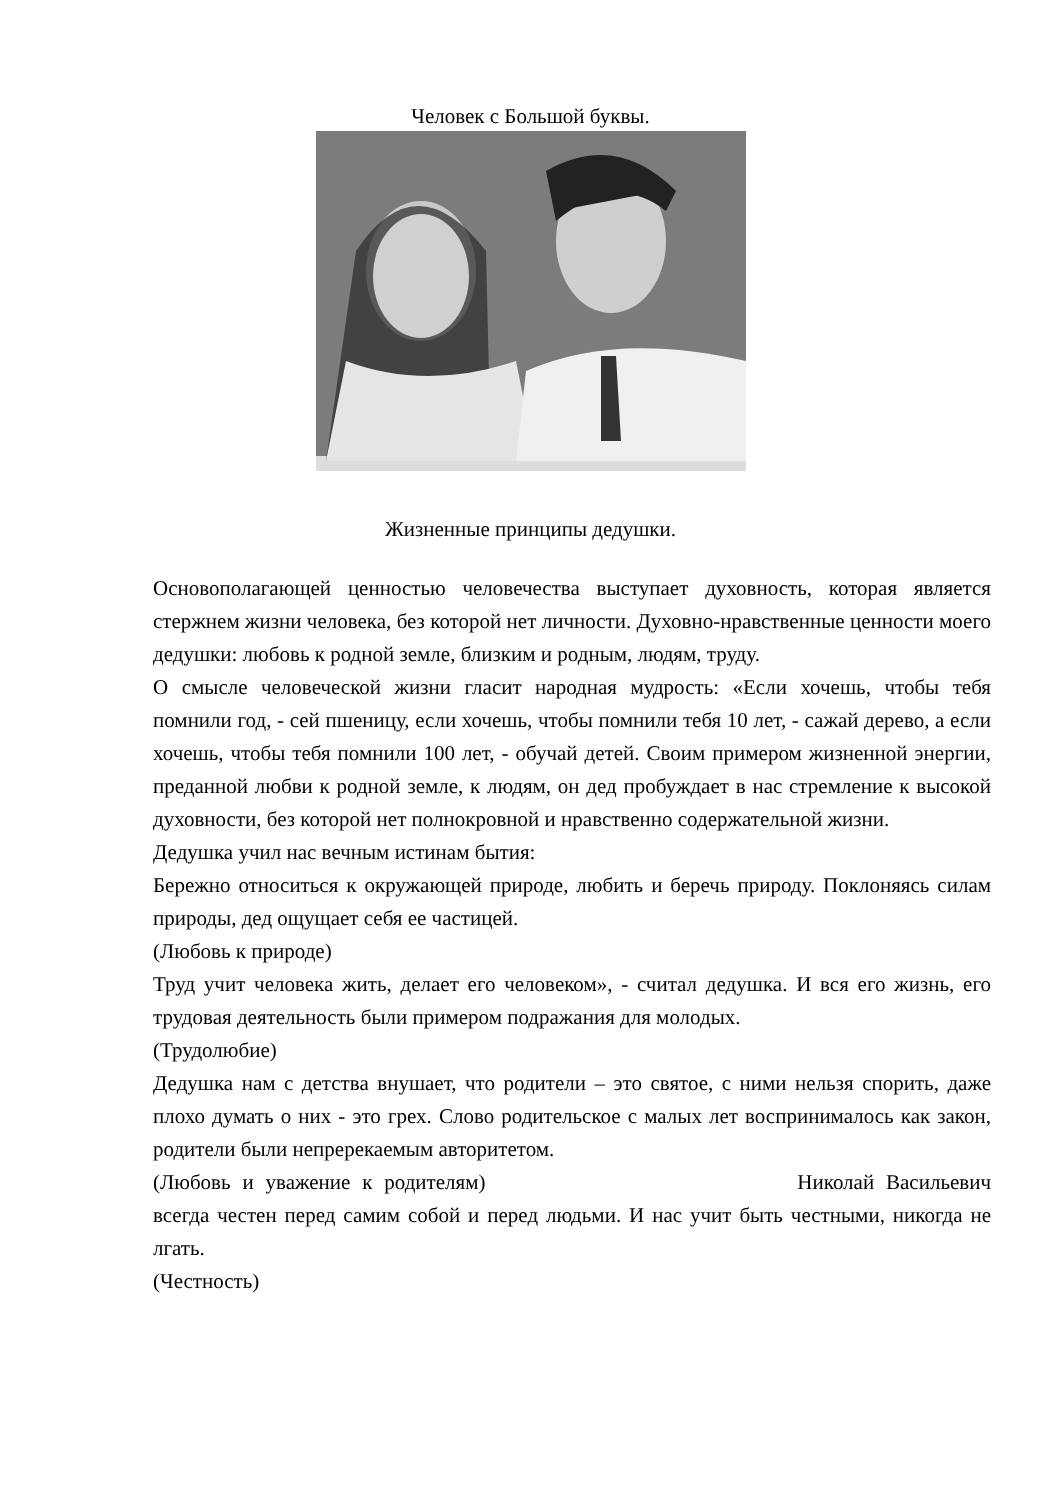Человек с Большой буквы.
Жизненные принципы дедушки.
Основополагающей ценностью человечества выступает духовность, которая является стержнем жизни человека, без которой нет личности. Духовно-нравственные ценности моего дедушки: любовь к родной земле, близким и родным, людям, труду.
О смысле человеческой жизни гласит народная мудрость: «Если хочешь, чтобы тебя помнили год, - сей пшеницу, если хочешь, чтобы помнили тебя 10 лет, - сажай дерево, а если хочешь, чтобы тебя помнили 100 лет, - обучай детей. Своим примером жизненной энергии, преданной любви к родной земле, к людям, он дед пробуждает в нас стремление к высокой духовности, без которой нет полнокровной и нравственно содержательной жизни.
Дедушка учил нас вечным истинам бытия:
Бережно относиться к окружающей природе, любить и беречь природу. Поклоняясь силам природы, дед ощущает себя ее частицей.
(Любовь к природе)
Труд учит человека жить, делает его человеком», - считал дедушка. И вся его жизнь, его трудовая деятельность были примером подражания для молодых.
(Трудолюбие)
Дедушка нам с детства внушает, что родители – это святое, с ними нельзя спорить, даже плохо думать о них - это грех. Слово родительское с малых лет воспринималось как закон, родители были непререкаемым авторитетом.
(Любовь и уважение к родителям) Николай Васильевич всегда честен перед самим собой и перед людьми. И нас учит быть честными, никогда не лгать.
(Честность)